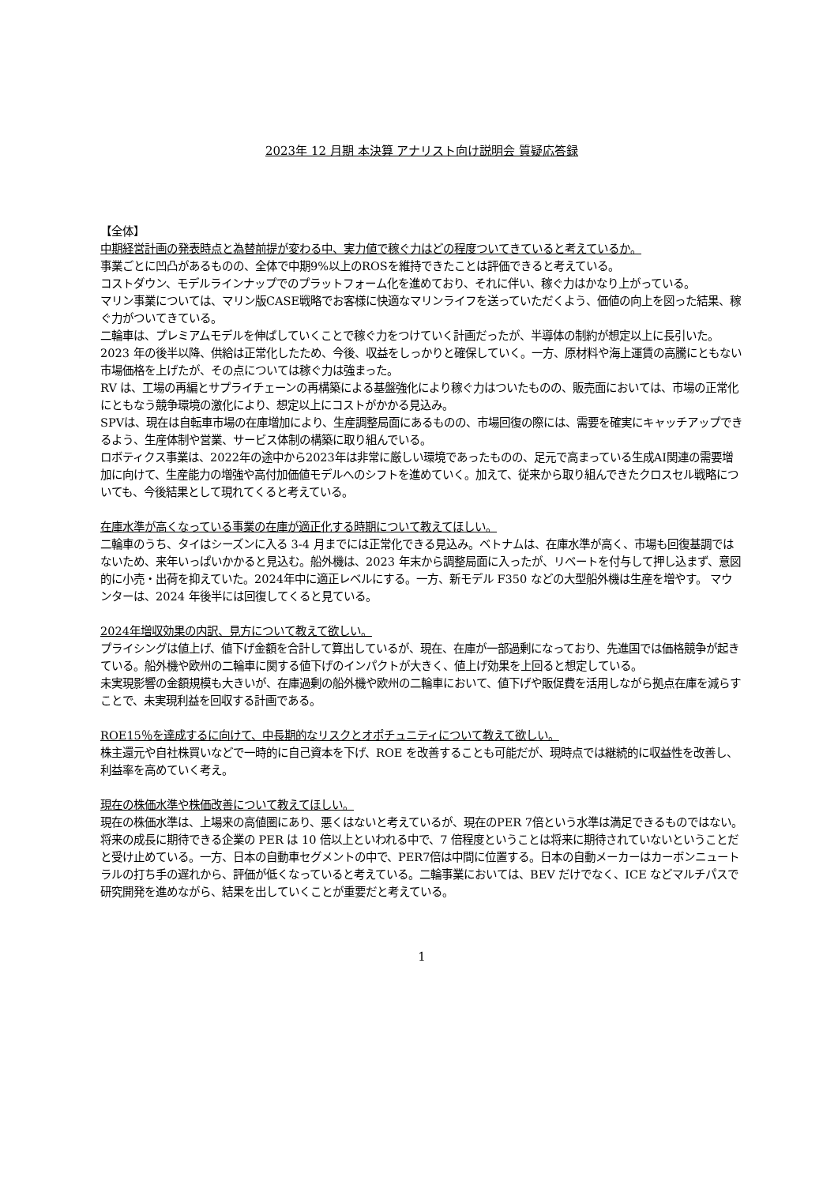2023年 12 月期 本決算 アナリスト向け説明会 質疑応答録
【全体】
中期経営計画の発表時点と為替前提が変わる中、実力値で稼ぐ力はどの程度ついてきていると考えているか。
事業ごとに凹凸があるものの、全体で中期9%以上のROSを維持できたことは評価できると考えている。
コストダウン、モデルラインナップでのプラットフォーム化を進めており、それに伴い、稼ぐ力はかなり上がっている。
マリン事業については、マリン版CASE戦略でお客様に快適なマリンライフを送っていただくよう、価値の向上を図った結果、稼ぐ力がついてきている。
二輪車は、プレミアムモデルを伸ばしていくことで稼ぐ力をつけていく計画だったが、半導体の制約が想定以上に長引いた。2023 年の後半以降、供給は正常化したため、今後、収益をしっかりと確保していく。一方、原材料や海上運賃の高騰にともない市場価格を上げたが、その点については稼ぐ力は強まった。
RV は、工場の再編とサプライチェーンの再構築による基盤強化により稼ぐ力はついたものの、販売面においては、市場の正常化にともなう競争環境の激化により、想定以上にコストがかかる見込み。
SPVは、現在は自転車市場の在庫増加により、生産調整局面にあるものの、市場回復の際には、需要を確実にキャッチアップできるよう、生産体制や営業、サービス体制の構築に取り組んでいる。
ロボティクス事業は、2022年の途中から2023年は非常に厳しい環境であったものの、足元で高まっている生成AI関連の需要増加に向けて、生産能力の増強や高付加価値モデルへのシフトを進めていく。加えて、従来から取り組んできたクロスセル戦略についても、今後結果として現れてくると考えている。
在庫水準が高くなっている事業の在庫が適正化する時期について教えてほしい。
二輪車のうち、タイはシーズンに入る 3-4 月までには正常化できる見込み。ベトナムは、在庫水準が高く、市場も回復基調ではないため、来年いっぱいかかると見込む。船外機は、2023 年末から調整局面に入ったが、リベートを付与して押し込まず、意図的に小売・出荷を抑えていた。2024年中に適正レベルにする。一方、新モデル F350 などの大型船外機は生産を増やす。 マウンターは、2024 年後半には回復してくると見ている。
2024年増収効果の内訳、見方について教えて欲しい。
プライシングは値上げ、値下げ金額を合計して算出しているが、現在、在庫が一部過剰になっており、先進国では価格競争が起きている。船外機や欧州の二輪車に関する値下げのインパクトが大きく、値上げ効果を上回ると想定している。
未実現影響の金額規模も大きいが、在庫過剰の船外機や欧州の二輪車において、値下げや販促費を活用しながら拠点在庫を減らすことで、未実現利益を回収する計画である。
ROE15％を達成するに向けて、中長期的なリスクとオポチュニティについて教えて欲しい。
株主還元や自社株買いなどで一時的に自己資本を下げ、ROE を改善することも可能だが、現時点では継続的に収益性を改善し、利益率を高めていく考え。
現在の株価水準や株価改善について教えてほしい。
現在の株価水準は、上場来の高値圏にあり、悪くはないと考えているが、現在のPER 7倍という水準は満足できるものではない。将来の成長に期待できる企業の PER は 10 倍以上といわれる中で、7 倍程度ということは将来に期待されていないということだと受け止めている。一方、日本の自動車セグメントの中で、PER7倍は中間に位置する。日本の自動メーカーはカーボンニュートラルの打ち手の遅れから、評価が低くなっていると考えている。二輪事業においては、BEV だけでなく、ICE などマルチパスで研究開発を進めながら、結果を出していくことが重要だと考えている。
1